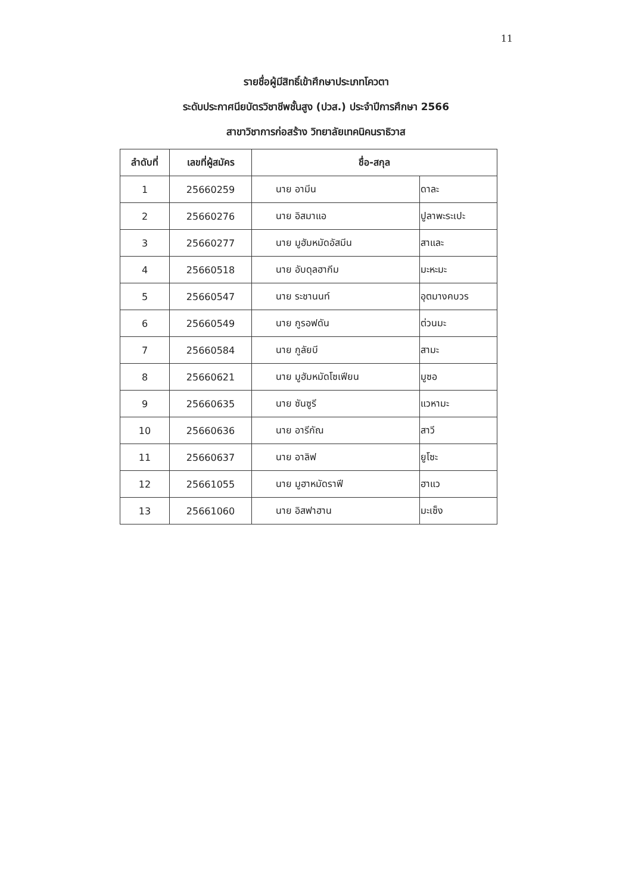11
รายชื่อผู้มีสิทธิ์เข้าศึกษาประเภทโควตา
ระดับประกาศนียบัตรวิชาชีพชั้นสูง (ปวส.) ประจำปีการศึกษา 2566
สาขาวิชาการก่อสร้าง วิทยาลัยเทคนิคนราธิวาส
| ลำดับที่ | เลขที่ผู้สมัคร | ชื่อ-สกุล | |
| --- | --- | --- | --- |
| 1 | 25660259 | นาย อามีน | ดาละ |
| 2 | 25660276 | นาย อิสมาแอ | ปูลาพะระเปะ |
| 3 | 25660277 | นาย มูฮัมหมัดอัสมีน | สาและ |
| 4 | 25660518 | นาย อับดุลฮากีม | มะหะมะ |
| 5 | 25660547 | นาย ระชานนท์ | อุตมางคบวร |
| 6 | 25660549 | นาย กูรอฟดัน | ต่วนมะ |
| 7 | 25660584 | นาย กูลัยบี | สามะ |
| 8 | 25660621 | นาย มูฮัมหมัดโซเฟียน | มูซอ |
| 9 | 25660635 | นาย ซันซูรี | แวหามะ |
| 10 | 25660636 | นาย อารีกัณ | สาวี |
| 11 | 25660637 | นาย อาลิฟ | ยูโซะ |
| 12 | 25661055 | นาย มูฮาหมัดราฟี | ฮาแว |
| 13 | 25661060 | นาย อิสฟาฮาน | มะเซ็ง |